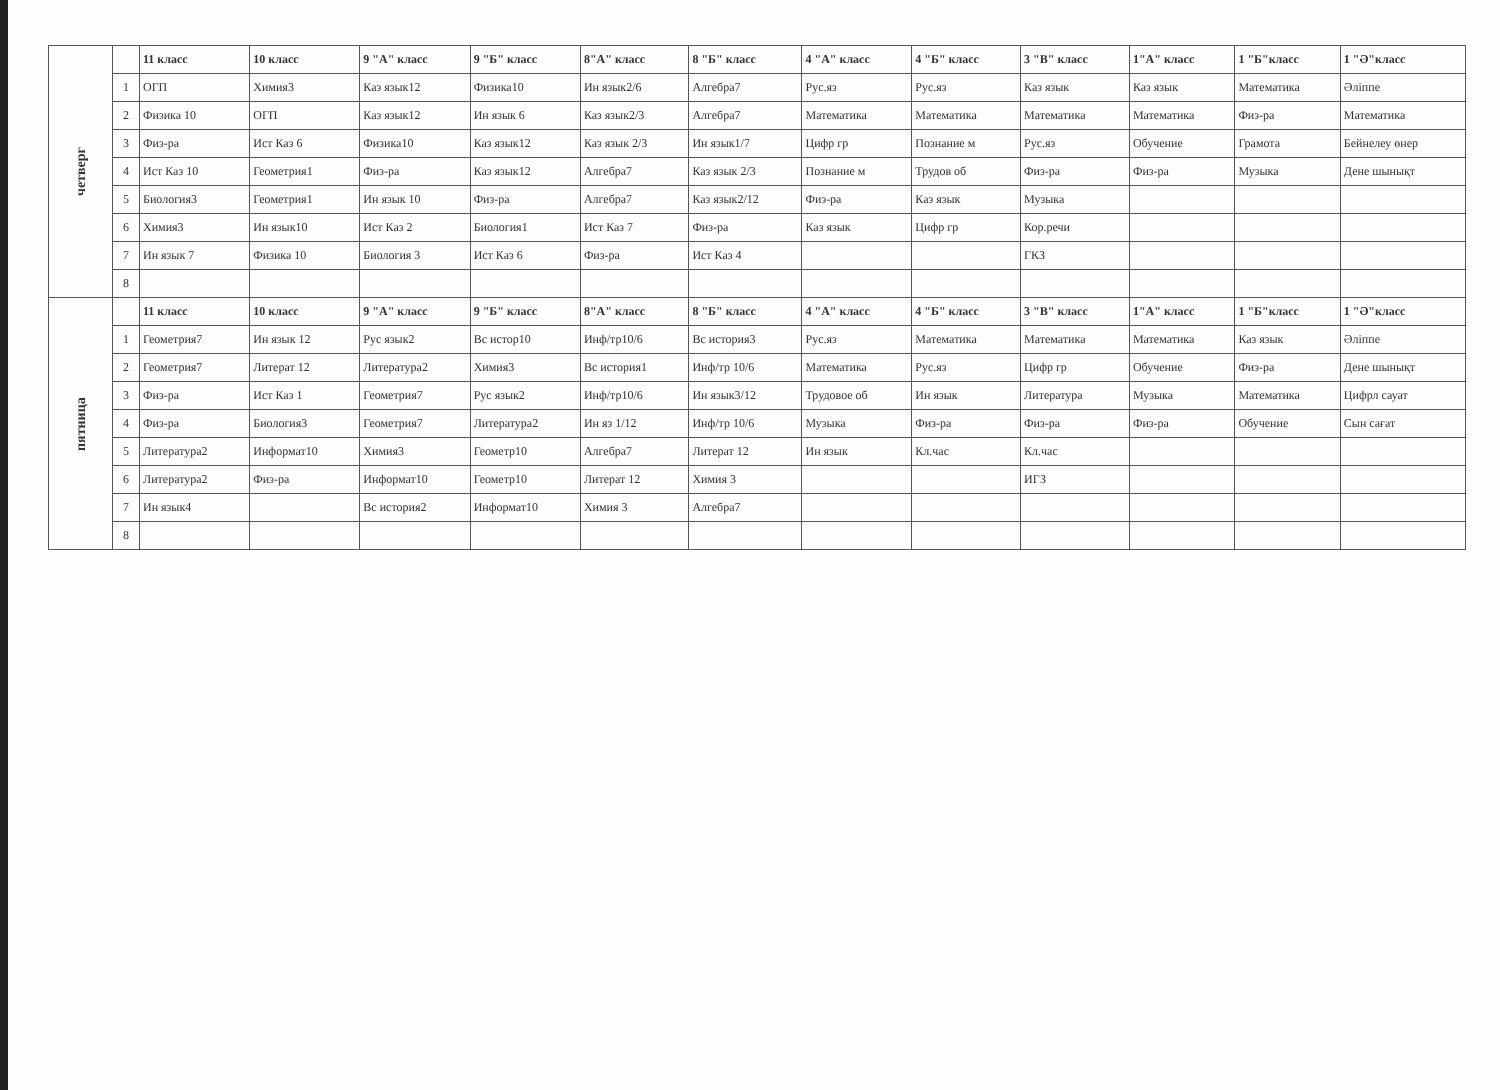| четверг | | 11 класс | 10 класс | 9 "А" класс | 9 "Б" класс | 8"А" класс | 8 "Б" класс | 4 "А" класс | 4 "Б" класс | 3 "В" класс | 1"А" класс | 1 "Б"класс | 1 "Ә"класс |
| | 1 | ОГП | Химия3 | Каз язык12 | Физика10 | Ин язык2/6 | Алгебра7 | Рус.яз | Рус.яз | Каз язык | Каз язык | Математика | Әліппе |
| | 2 | Физика 10 | ОГП | Каз язык12 | Ин язык 6 | Каз язык2/3 | Алгебра7 | Математика | Математика | Математика | Математика | Физ-ра | Математика |
| | 3 | Физ-ра | Ист Каз 6 | Физика10 | Каз язык12 | Каз язык 2/3 | Ин язык1/7 | Цифр гр | Познание м | Рус.яз | Обучение | Грамота | Бейнелеу өнер |
| | 4 | Ист Каз 10 | Геометрия1 | Физ-ра | Каз язык12 | Алгебра7 | Каз язык 2/3 | Познание м | Трудов об | Физ-ра | Физ-ра | Музыка | Дене шынықт |
| | 5 | Биология3 | Геометрия1 | Ин язык 10 | Физ-ра | Алгебра7 | Каз язык2/12 | Физ-ра | Каз язык | Музыка | | | |
| | 6 | Химия3 | Ин язык10 | Ист Каз 2 | Биология1 | Ист Каз 7 | Физ-ра | Каз язык | Цифр гр | Кор.речи | | | |
| | 7 | Ин язык 7 | Физика 10 | Биология 3 | Ист Каз 6 | Физ-ра | Ист Каз 4 | | | ГКЗ | | | |
| | 8 | | | | | | | | | | | | |
| пятница | | 11 класс | 10 класс | 9 "А" класс | 9 "Б" класс | 8"А" класс | 8 "Б" класс | 4 "А" класс | 4 "Б" класс | 3 "В" класс | 1"А" класс | 1 "Б"класс | 1 "Ә"класс |
| | 1 | Геометрия7 | Ин язык 12 | Рус язык2 | Вс истор10 | Инф/тр10/6 | Вс история3 | Рус.яз | Математика | Математика | Математика | Каз язык | Әліппе |
| | 2 | Геометрия7 | Литерат 12 | Литература2 | Химия3 | Вс история1 | Инф/тр 10/6 | Математика | Рус.яз | Цифр гр | Обучение | Физ-ра | Дене шынықт |
| | 3 | Физ-ра | Ист Каз 1 | Геометрия7 | Рус язык2 | Инф/тр10/6 | Ин язык3/12 | Трудовое об | Ин язык | Литература | Музыка | Математика | Цифрл сауат |
| | 4 | Физ-ра | Биология3 | Геометрия7 | Литература2 | Ин яз 1/12 | Инф/тр 10/6 | Музыка | Физ-ра | Физ-ра | Физ-ра | Обучение | Сын сағат |
| | 5 | Литература2 | Информат10 | Химия3 | Геометр10 | Алгебра7 | Литерат 12 | Ин язык | Кл.час | Кл.час | | | |
| | 6 | Литература2 | Физ-ра | Информат10 | Геометр10 | Литерат 12 | Химия 3 | | | ИГЗ | | | |
| | 7 | Ин язык4 | | Вс история2 | Информат10 | Химия 3 | Алгебра7 | | | | | | |
| | 8 | | | | | | | | | | | | |